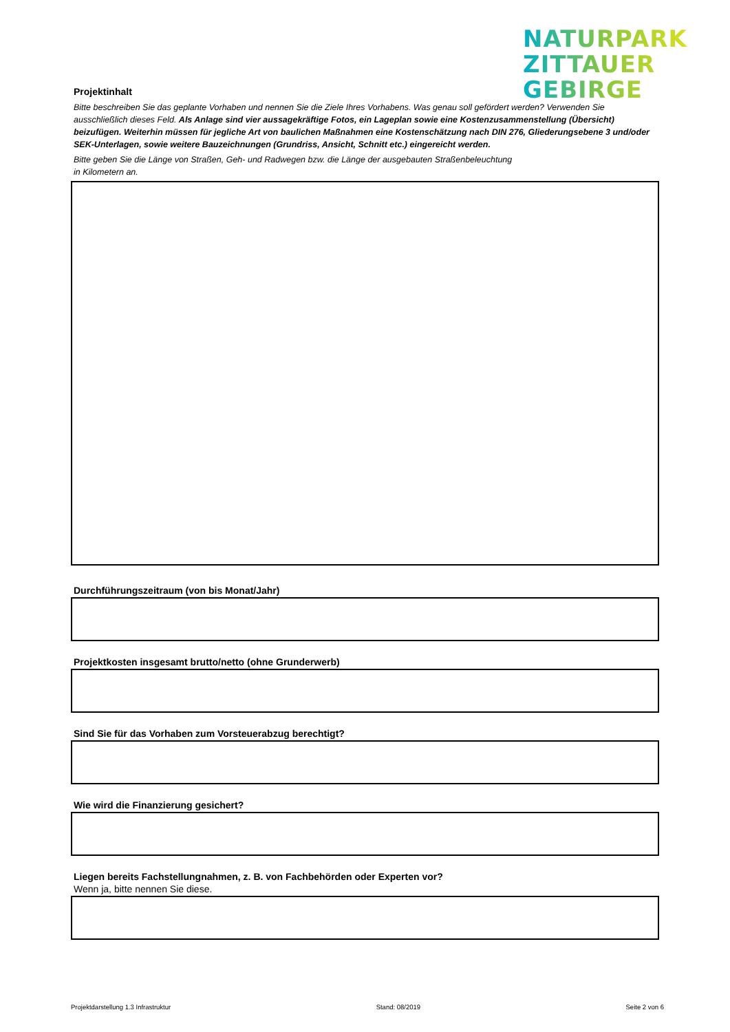NATURPARK
ZITTAUER
GEBIRGE
Projektinhalt
Bitte beschreiben Sie das geplante Vorhaben und nennen Sie die Ziele Ihres Vorhabens. Was genau soll gefördert werden? Verwenden Sie ausschließlich dieses Feld. Als Anlage sind vier aussagekräftige Fotos, ein Lageplan sowie eine Kostenzusammenstellung (Übersicht) beizufügen. Weiterhin müssen für jegliche Art von baulichen Maßnahmen eine Kostenschätzung nach DIN 276, Gliederungsebene 3 und/oder SEK-Unterlagen, sowie weitere Bauzeichnungen (Grundriss, Ansicht, Schnitt etc.) eingereicht werden.
Bitte geben Sie die Länge von Straßen, Geh- und Radwegen bzw. die Länge der ausgebauten Straßenbeleuchtung
in Kilometern an.
Durchführungszeitraum (von bis Monat/Jahr)
Projektkosten insgesamt brutto/netto (ohne Grunderwerb)
Sind Sie für das Vorhaben zum Vorsteuerabzug berechtigt?
Wie wird die Finanzierung gesichert?
Liegen bereits Fachstellungnahmen, z. B. von Fachbehörden oder Experten vor?
Wenn ja, bitte nennen Sie diese.
Projektdarstellung 1.3 Infrastruktur Stand: 08/2019 Seite 2 von 6